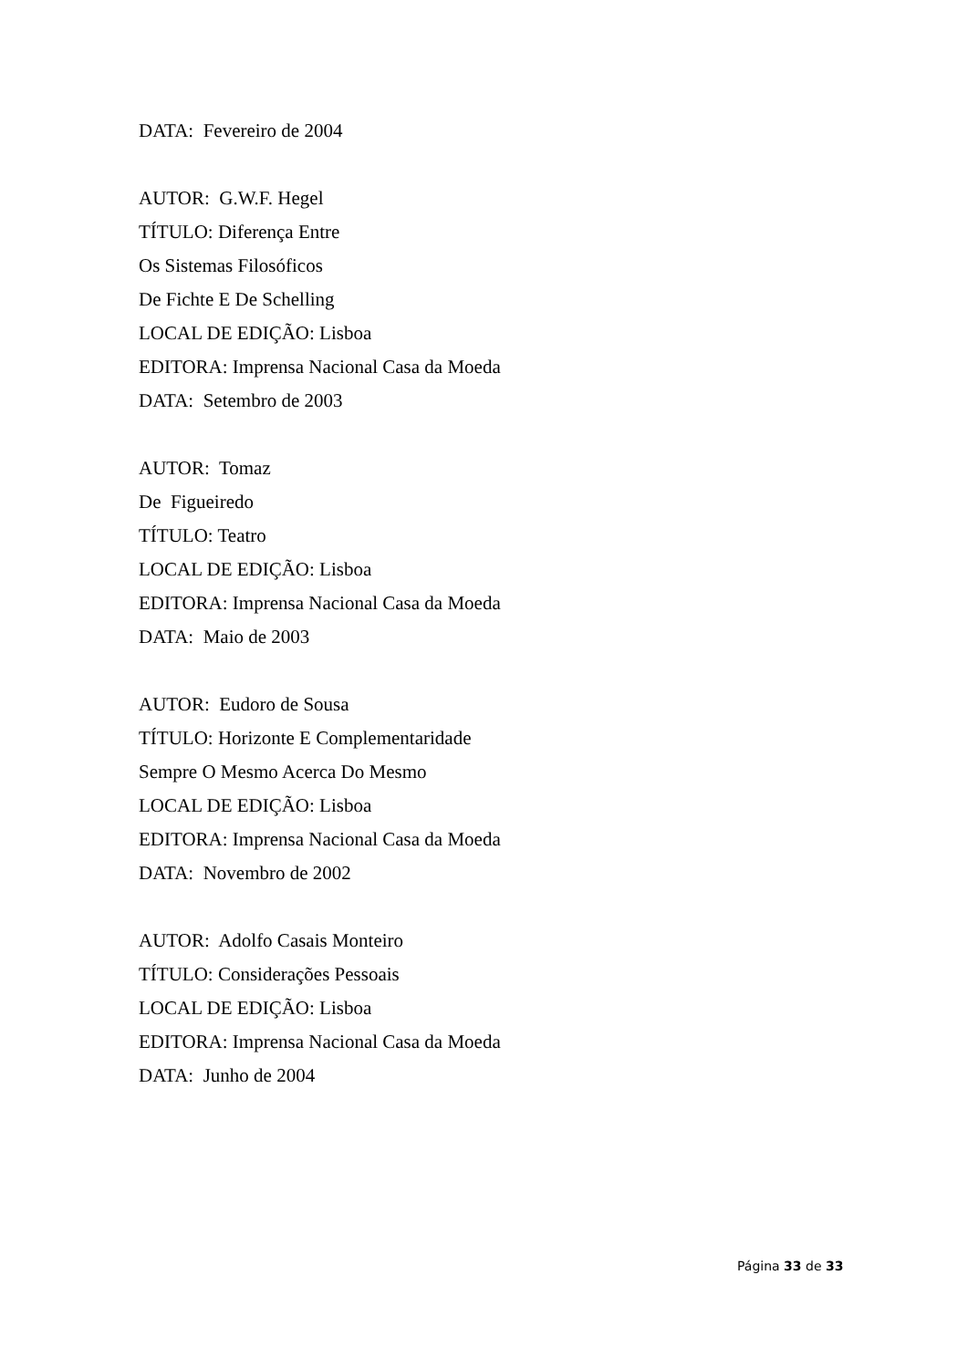DATA: Fevereiro de 2004
AUTOR: G.W.F. Hegel
TÍTULO: Diferença Entre
Os Sistemas Filosóficos
De Fichte E De Schelling
LOCAL DE EDIÇÃO: Lisboa
EDITORA: Imprensa Nacional Casa da Moeda
DATA: Setembro de 2003
AUTOR: Tomaz
De Figueiredo
TÍTULO: Teatro
LOCAL DE EDIÇÃO: Lisboa
EDITORA: Imprensa Nacional Casa da Moeda
DATA: Maio de 2003
AUTOR: Eudoro de Sousa
TÍTULO: Horizonte E Complementaridade
Sempre O Mesmo Acerca Do Mesmo
LOCAL DE EDIÇÃO: Lisboa
EDITORA: Imprensa Nacional Casa da Moeda
DATA: Novembro de 2002
AUTOR: Adolfo Casais Monteiro
TÍTULO: Considerações Pessoais
LOCAL DE EDIÇÃO: Lisboa
EDITORA: Imprensa Nacional Casa da Moeda
DATA: Junho de 2004
Página 33 de 33